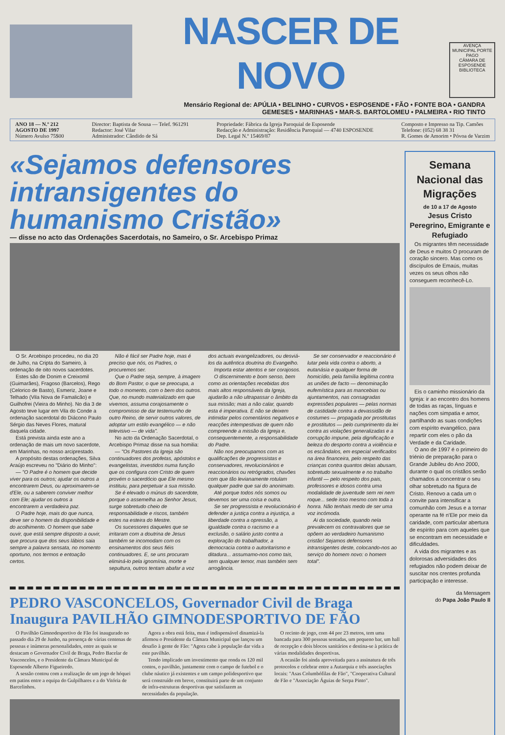NASCER DE NOVO
AVENÇA
MUNICIPAL PORTE PAGO
CÂMARA DE ESPOSENDE
BIBLIOTECA
Mensário Regional de: APÚLIA • BELINHO • CURVOS • ESPOSENDE • FÃO • FONTE BOA • GANDRA
GEMESES • MARINHAS • MAR-S. BARTOLOMEU • PALMEIRA • RIO TINTO
ANO 18 — N.º 212
AGOSTO DE 1997
Número Avulso 75$00
Director: Baptista de Sousa — Telef. 961291
Redactor: José Vilar
Administrador: Cândido de Sá
Propriedade: Fábrica da Igreja Paroquial de Esposende
Redacção e Administração: Residência Paroquial — 4740 ESPOSENDE
Dep. Legal N.º 15469/87
Composto e Impresso na Tip. Camões
Telefone: (052) 68 38 31
R. Gomes de Amorim • Póvoa de Varzim
«Sejamos defensores intransigentes do humanismo Cristão»
— disse no acto das Ordenações Sacerdotais, no Sameiro, o Sr. Arcebispo Primaz
O Sr. Arcebispo procedeu, no dia 20 de Julho, na Cripta do Sameiro, à ordenação de oito novos sacerdotes.
Estes são de Donim e Creixomil (Guimarães), Fragoso (Barcelos), Rego (Celorico de Basto), Esmeriz, Joane e Telhado (Vila Nova de Famalicão) e Guilhofrei (Vieira do Minho). No dia 3 de Agosto teve lugar em Vila do Conde a ordenação sacerdotal do Diácono Paulo Sérgio das Neves Flores, matural daquela cidade.
Está prevista ainda este ano a ordenação de mais um novo sacerdote, em Marinhas, no nosso arciprestado.
A propósito destas ordenações, Silva Araújo escreveu no "Diário do Minho":
— "O Padre é o homem que decide viver para os outros; ajudar os outros a encontrarem Deus, ou aproximarem-se d'Ele, ou a saberem conviver melhor com Ele; ajudar os outros a encontrarem a verdadeira paz.
O Padre hoje, mais do que nunca, deve ser o homem da disponibilidade e do acolhimento. O homem que sabe ouvir, que está sempre disposto a ouvir, que procura que dos seus lábios saia sempre a palavra sensata, no momento oportuno, nos termos e entoação certos.
Não é fácil ser Padre hoje, mas é preciso que nós, os Padres, o procuremos ser.
Que o Padre seja, sempre, à imagem do Bom Pastor, o que se preocupa, a todo o momento, com o bem dos outros. Que, no mundo materializado em que vivemos, assuma corajosamente o compromisso de dar testemunho de outro Reino, de servir outros valores, de adoptar um estilo evangélico — e não televisivo — de vida".
No acto da Ordenação Sacerdotal, o Arcebispo Primaz disse na sua homilia:
— "Os Pastores da Igreja são continuadores dos profetas, apóstolos e evangelistas, investidos numa função que os configura com Cristo de quem provém o sacerdócio que Ele mesmo instituiu, para perpetuar a sua missão.
Se é elevado o múnus do sacerdote, porque o assemelha ao Senhor Jesus, surge sobretudo cheio de responsabilidade e riscos, também estes na esteira do Mestre.
Os sucessores daqueles que se irritaram com a doutrina de Jesus também se incomodam com os ensinamentos dos seus fiéis continuadores. E, se uns procuram eliminá-lo pela ignomínia, morte e sepultura, outros tentam abafar a voz dos actuais evangelizadores, ou desviá-los da autêntica doutrina do Evangelho.
Importa estar atentos e ser corajosos.
O discernimento e bom senso, bem como as orientações recebidas dos mais altos responsáveis da Igreja, ajudarão a não ultrapassar o âmbito da sua missão; mas a não calar, quando esta é imperativa. E não se deixem intimidar pelos comentários negativos e reacções intempestivas de quem não compreende a missão da Igreja e, consequentemente, a responsabilidade do Padre.
Não nos preocupamos com as qualificações de progressistas e conservadores, revolucionários e reaccionários ou retrógrados, chavões com que tão levianamente rotulam qualquer padre que sai do anonimato.
Até porque todos nós somos ou devemos ser uma coisa e outra.
Se ser progressista e revolucionário é defender a justiça contra a injustiça, a liberdade contra a opressão, a igualdade contra o racismo e a exclusão, o salário justo contra a exploração do trabalhador, a democracia contra o autoritarismo e ditadura... assumamo-nos como tais, sem qualquer temor, mas também sem arrogância.
Se ser conservador e reaccionário é lutar pela vida contra o aborto, a eutanásia e qualquer forma de homicídio, pela família legítima contra as uniões de facto — denominação eufemística para as mancebias ou ajuntamentos, nas consagradas expressões populares — pelas normas de castidade contra a devassidão de costumes — propagada por prostitutas e prostitutos — pelo cumprimento da lei contra as violações generalizadas e a corrupção impune, pela dignificação e beleza do desporto contra a violência e os escândalos, em especial verificados na área financeira, pelo respeito das crianças contra quantos delas abusam, sobretudo sexualmente e no trabalho infantil — pelo respeito dos pais, professores e idosos contra uma modalidade de juventude sem rei nem roque... sede isso mesmo com toda a honra. Não tenhais medo de ser uma voz incómoda.
Ai da sociedade, quando nela prevalecem os contravalores que se opõem ao verdadeiro humanismo cristão! Sejamos defensores intransigentes deste, colocando-nos ao serviço do homem novo: o homem total".
PEDRO VASCONCELOS, Governador Civil de Braga
Inaugura PAVILHÃO GIMNODESPORTIVO DE FÃO
O Pavilhão Gimnodesportivo de Fão foi inaugurado no passado dia 29 de Junho, na presença de várias centenas de pessoas e inúmeras personalidades, entre as quais se destacam o Governador Civil de Braga, Pedro Bacelar de Vasconcelos, e o Presidente da Câmara Municipal de Esposende Alberto Figueiredo.
A sessão contou com a realização de um jogo de hóquei em patins entre a equipa do Gulpilhares e a do Vitória de Barcelinhos.
Agora a obra está feita, mas é indispensável dinamizá-la afirmou o Presidente da Câmara Municipal que lançou um desafio à gente de Fão: "Agora cabe à população dar vida a este pavilhão.
Tendo implicado um investimento que ronda os 120 mil contos, o pavilhão, juntamente com o campo de futebol e o clube náutico já existentes e um campo polidesportivo que será construído em breve, constituirá parte de um conjunto de infra-estruturas desportivas que satisfazem as necessidades da população.
O recinto de jogo, com 44 por 23 metros, tem uma bancada para 300 pessoas sentadas, um pequeno bar, um hall de recepção e dois blocos sanitários e destina-se à prática de várias modalidades desportivas.
A ocasião foi ainda aproveitada para a assinatura de três protocolos e celebrar entre a Autarquia e três associações locais: "Asas Columbófilas de Fão", "Cooperativa Cultural de Fão e "Associação Águias de Serpa Pinto".
Semana Nacional das Migrações
de 10 a 17 de Agosto
Jesus Cristo Peregrino, Emigrante e Refugiado
Os migrantes têm necessidade de Deus e muitos O procuram de coração sincero. Mas como os discípulos de Emaús, muitas vezes os seus olhos não conseguem reconhecê-Lo.
Eis o caminho missionário da Igreja: ir ao encontro dos homens de todas as raças, línguas e nações com simpatia e amor, partilhando as suas condições com espírito evangélico, para repartir com eles o pão da Verdade e da Caridade.
O ano de 1997 é o primeiro do triénio de preparação para o Grande Jubileu do Ano 2000, durante o qual os cristãos serão chamados a concentrar o seu olhar sobretudo na figura de Cristo. Renovo a cada um o convite para intensificar a comunhão com Jesus e a tornar operante na fé n'Ele por meio da caridade, com particular abertura de espírito para com aqueles que se encontram em necessidade e dificuldades.
A vida dos migrantes e as dolorosas adversidades dos refugiados não podem deixar de suscitar nos crentes profunda participação e interesse.
da Mensagem
do Papa João Paulo II